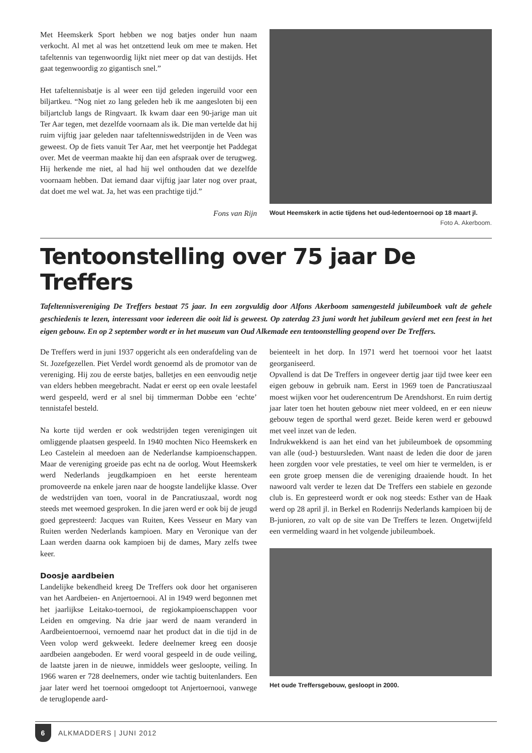Met Heemskerk Sport hebben we nog batjes onder hun naam verkocht. Al met al was het ontzettend leuk om mee te maken. Het tafeltennis van tegenwoordig lijkt niet meer op dat van destijds. Het gaat tegenwoordig zo gigantisch snel.”
Het tafeltennisbatje is al weer een tijd geleden ingeruild voor een biljartkeu. “Nog niet zo lang geleden heb ik me aangesloten bij een biljartclub langs de Ringvaart. Ik kwam daar een 90-jarige man uit Ter Aar tegen, met dezelfde voornaam als ik. Die man vertelde dat hij ruim vijftig jaar geleden naar tafeltenniswedstrijden in de Veen was geweest. Op de fiets vanuit Ter Aar, met het veerpontje het Paddegat over. Met de veerman maakte hij dan een afspraak over de terugweg. Hij herkende me niet, al had hij wel onthouden dat we dezelfde voornaam hebben. Dat iemand daar vijftig jaar later nog over praat, dat doet me wel wat. Ja, het was een prachtige tijd.”
Fons van Rijn
Wout Heemskerk in actie tijdens het oud-ledentoernooi op 18 maart jl. Foto A. Akerboom.
Tentoonstelling over 75 jaar De Treffers
Tafeltennisvereniging De Treffers bestaat 75 jaar. In een zorgvuldig door Alfons Akerboom samengesteld jubileumboek valt de gehele geschiedenis te lezen, interessant voor iedereen die ooit lid is geweest. Op zaterdag 23 juni wordt het jubileum gevierd met een feest in het eigen gebouw. En op 2 september wordt er in het museum van Oud Alkemade een tentoonstelling geopend over De Treffers.
De Treffers werd in juni 1937 opgericht als een onderafdeling van de St. Jozefgezellen. Piet Verdel wordt genoemd als de promotor van de vereniging. Hij zou de eerste batjes, balletjes en een eenvoudig netje van elders hebben meegebracht. Nadat er eerst op een ovale leestafel werd gespeeld, werd er al snel bij timmerman Dobbe een ‘echte’ tennistafel besteld.
Na korte tijd werden er ook wedstrijden tegen verenigingen uit omliggende plaatsen gespeeld. In 1940 mochten Nico Heemskerk en Leo Castelein al meedoen aan de Nederlandse kampioenschappen. Maar de vereniging groeide pas echt na de oorlog. Wout Heemskerk werd Nederlands jeugdkampioen en het eerste herenteam promoveerde na enkele jaren naar de hoogste landelijke klasse. Over de wedstrijden van toen, vooral in de Pancratiuszaal, wordt nog steeds met weemoed gesproken. In die jaren werd er ook bij de jeugd goed gepresteerd: Jacques van Ruiten, Kees Vesseur en Mary van Ruiten werden Nederlands kampioen. Mary en Veronique van der Laan werden daarna ook kampioen bij de dames, Mary zelfs twee keer.
Doosje aardbeien
Landelijke bekendheid kreeg De Treffers ook door het organiseren van het Aardbeien- en Anjertoernooi. Al in 1949 werd begonnen met het jaarlijkse Leitako-toernooi, de regiokampioenschappen voor Leiden en omgeving. Na drie jaar werd de naam veranderd in Aardbeientoernooi, vernoemd naar het product dat in die tijd in de Veen volop werd gekweekt. Iedere deelnemer kreeg een doosje aardbeien aangeboden. Er werd vooral gespeeld in de oude veiling, de laatste jaren in de nieuwe, inmiddels weer gesloopte, veiling. In 1966 waren er 728 deelnemers, onder wie tachtig buitenlanders. Een jaar later werd het toernooi omgedoopt tot Anjertoernooi, vanwege de teruglopende aard-
beienteelt in het dorp. In 1971 werd het toernooi voor het laatst georganiseerd.
Opvallend is dat De Treffers in ongeveer dertig jaar tijd twee keer een eigen gebouw in gebruik nam. Eerst in 1969 toen de Pancratiuszaal moest wijken voor het ouderencentrum De Arendshorst. En ruim dertig jaar later toen het houten gebouw niet meer voldeed, en er een nieuw gebouw tegen de sporthal werd gezet. Beide keren werd er gebouwd met veel inzet van de leden.
Indrukwekkend is aan het eind van het jubileumboek de opsomming van alle (oud-) bestuursleden. Want naast de leden die door de jaren heen zorgden voor vele prestaties, te veel om hier te vermelden, is er een grote groep mensen die de vereniging draaiende houdt. In het nawoord valt verder te lezen dat De Treffers een stabiele en gezonde club is. En gepresteerd wordt er ook nog steeds: Esther van de Haak werd op 28 april jl. in Berkel en Rodenrijs Nederlands kampioen bij de B-junioren, zo valt op de site van De Treffers te lezen. Ongetwijfeld een vermelding waard in het volgende jubileumboek.
Het oude Treffersgebouw, gesloopt in 2000.
6
ALKMADDERS | JUNI 2012